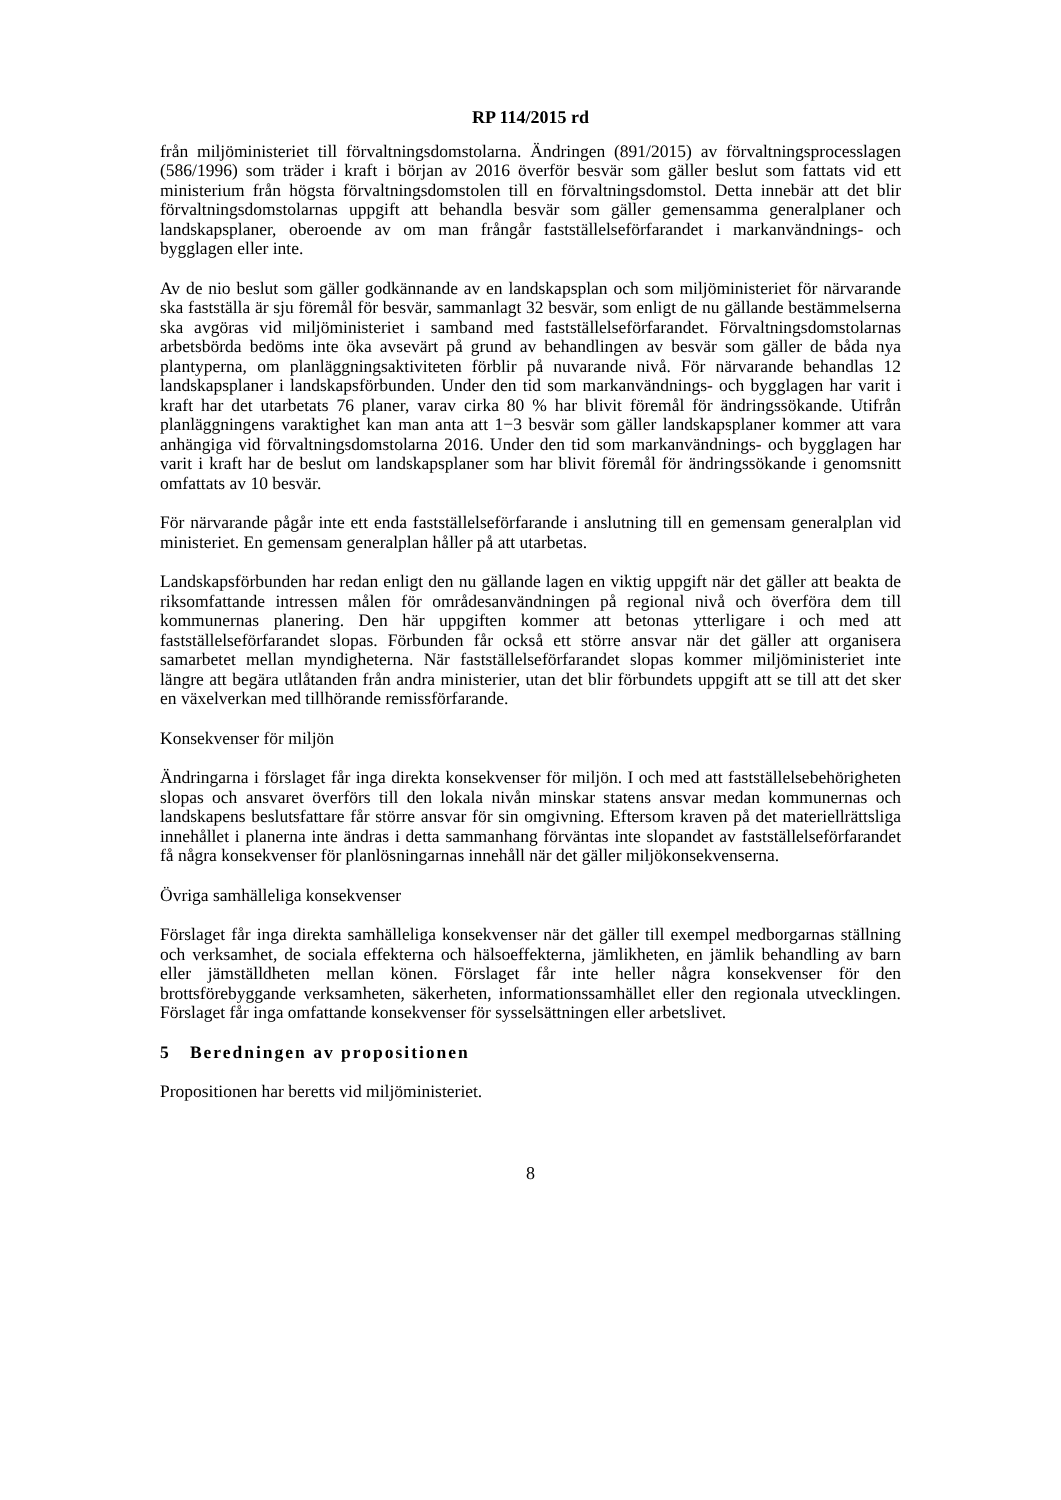RP 114/2015 rd
från miljöministeriet till förvaltningsdomstolarna. Ändringen (891/2015) av förvaltningsprocesslagen (586/1996) som träder i kraft i början av 2016 överför besvär som gäller beslut som fattats vid ett ministerium från högsta förvaltningsdomstolen till en förvaltningsdomstol. Detta innebär att det blir förvaltningsdomstolarnas uppgift att behandla besvär som gäller gemensamma generalplaner och landskapsplaner, oberoende av om man frångår fastställelseförfarandet i markanvändnings- och bygglagen eller inte.
Av de nio beslut som gäller godkännande av en landskapsplan och som miljöministeriet för närvarande ska fastställa är sju föremål för besvär, sammanlagt 32 besvär, som enligt de nu gällande bestämmelserna ska avgöras vid miljöministeriet i samband med fastställelseförfarandet. Förvaltningsdomstolarnas arbetsbörda bedöms inte öka avsevärt på grund av behandlingen av besvär som gäller de båda nya plantyperna, om planläggningsaktiviteten förblir på nuvarande nivå. För närvarande behandlas 12 landskapsplaner i landskapsförbunden. Under den tid som markanvändnings- och bygglagen har varit i kraft har det utarbetats 76 planer, varav cirka 80 % har blivit föremål för ändringssökande. Utifrån planläggningens varaktighet kan man anta att 1−3 besvär som gäller landskapsplaner kommer att vara anhängiga vid förvaltningsdomstolarna 2016. Under den tid som markanvändnings- och bygglagen har varit i kraft har de beslut om landskapsplaner som har blivit föremål för ändringssökande i genomsnitt omfattats av 10 besvär.
För närvarande pågår inte ett enda fastställelseförfarande i anslutning till en gemensam generalplan vid ministeriet. En gemensam generalplan håller på att utarbetas.
Landskapsförbunden har redan enligt den nu gällande lagen en viktig uppgift när det gäller att beakta de riksomfattande intressen målen för områdesanvändningen på regional nivå och överföra dem till kommunernas planering. Den här uppgiften kommer att betonas ytterligare i och med att fastställelseförfarandet slopas. Förbunden får också ett större ansvar när det gäller att organisera samarbetet mellan myndigheterna. När fastställelseförfarandet slopas kommer miljöministeriet inte längre att begära utlåtanden från andra ministerier, utan det blir förbundets uppgift att se till att det sker en växelverkan med tillhörande remissförfarande.
Konsekvenser för miljön
Ändringarna i förslaget får inga direkta konsekvenser för miljön. I och med att fastställelsebehörigheten slopas och ansvaret överförs till den lokala nivån minskar statens ansvar medan kommunernas och landskapens beslutsfattare får större ansvar för sin omgivning. Eftersom kraven på det materiellrättsliga innehållet i planerna inte ändras i detta sammanhang förväntas inte slopandet av fastställelseförfarandet få några konsekvenser för planlösningarnas innehåll när det gäller miljökonsekvenserna.
Övriga samhälleliga konsekvenser
Förslaget får inga direkta samhälleliga konsekvenser när det gäller till exempel medborgarnas ställning och verksamhet, de sociala effekterna och hälsoeffekterna, jämlikheten, en jämlik behandling av barn eller jämställdheten mellan könen. Förslaget får inte heller några konsekvenser för den brottsförebyggande verksamheten, säkerheten, informationssamhället eller den regionala utvecklingen. Förslaget får inga omfattande konsekvenser för sysselsättningen eller arbetslivet.
5 Beredningen av propositionen
Propositionen har beretts vid miljöministeriet.
8